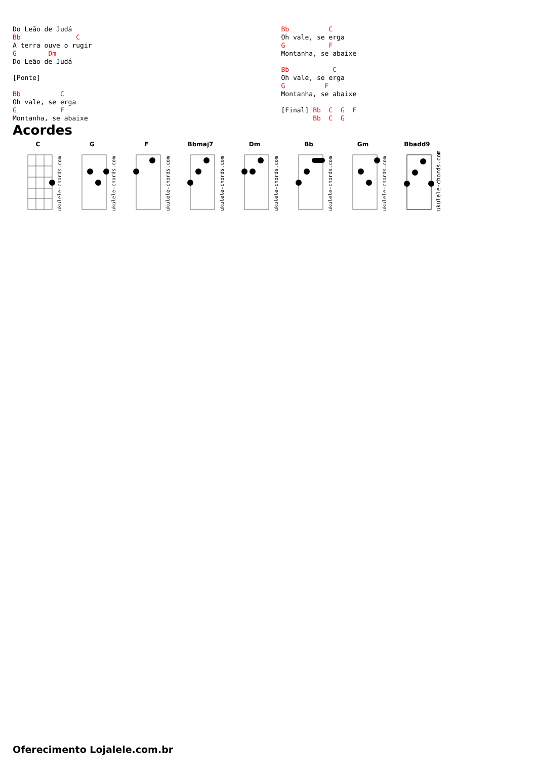Do Leão de Judá
Bb              C
A terra ouve o rugir
G        Dm
Do Leão de Judá

[Ponte]

Bb          C
Oh vale, se erga
G           F
Montanha, se abaixe
Bb          C
Oh vale, se erga
G           F
Montanha, se abaixe

Bb           C
Oh vale, se erga
G          F
Montanha, se abaixe

[Final] Bb  C  G  F
        Bb  C  G
Acordes
C
ukulele-chords.com
G
ukulele-chords.com
F
ukulele-chords.com
Bbmaj7
ukulele-chords.com
Dm
ukulele-chords.com
Bb
ukulele-chords.com
Gm
ukulele-chords.com
Bbadd9
ukulele-chords.com
Oferecimento Lojalele.com.br